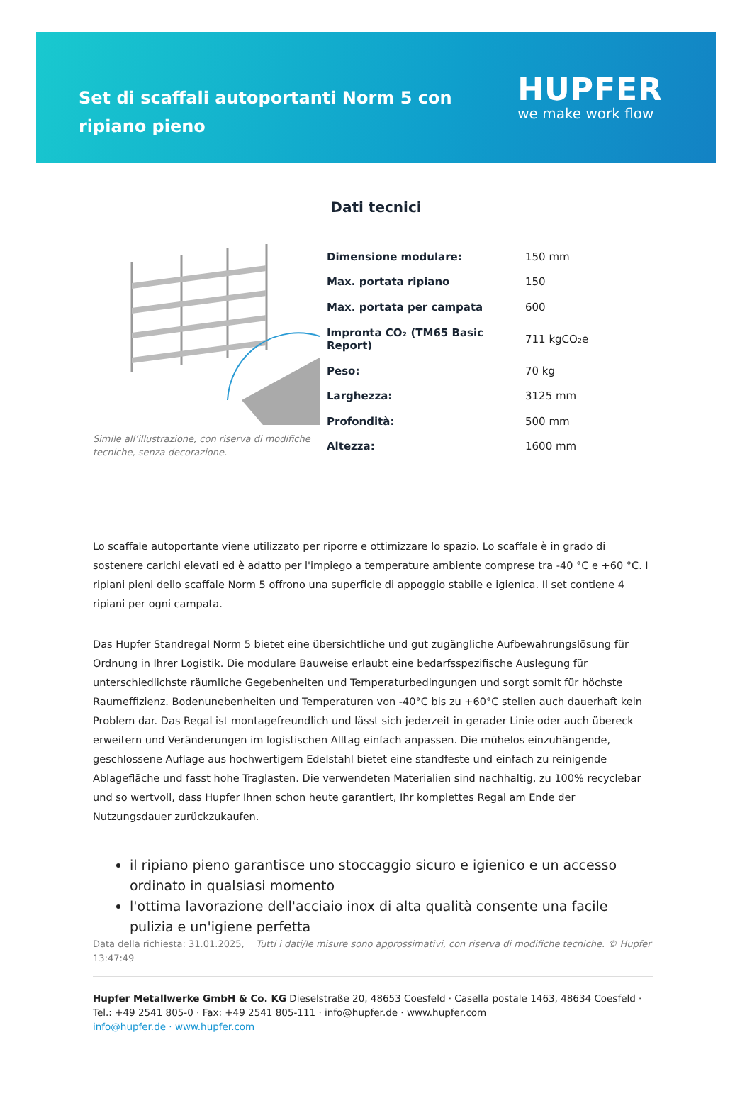Set di scaffali autoportanti Norm 5 con ripiano pieno
HUPFER
we make work flow
Dati tecnici
Simile all’illustrazione, con riserva di modifiche tecniche, senza decorazione.
| Dimensione modulare: | 150 mm |
| Max. portata ripiano | 150 |
| Max. portata per campata | 600 |
| Impronta CO₂ (TM65 Basic Report) | 711 kgCO₂e |
| Peso: | 70 kg |
| Larghezza: | 3125 mm |
| Profondità: | 500 mm |
| Altezza: | 1600 mm |
Lo scaffale autoportante viene utilizzato per riporre e ottimizzare lo spazio. Lo scaffale è in grado di sostenere carichi elevati ed è adatto per l'impiego a temperature ambiente comprese tra -40 °C e +60 °C. I ripiani pieni dello scaffale Norm 5 offrono una superficie di appoggio stabile e igienica. Il set contiene 4 ripiani per ogni campata.
Das Hupfer Standregal Norm 5 bietet eine übersichtliche und gut zugängliche Aufbewahrungslösung für Ordnung in Ihrer Logistik. Die modulare Bauweise erlaubt eine bedarfsspezifische Auslegung für unterschiedlichste räumliche Gegebenheiten und Temperaturbedingungen und sorgt somit für höchste Raumeffizienz. Bodenunebenheiten und Temperaturen von -40°C bis zu +60°C stellen auch dauerhaft kein Problem dar. Das Regal ist montagefreundlich und lässt sich jederzeit in gerader Linie oder auch übereck erweitern und Veränderungen im logistischen Alltag einfach anpassen. Die mühelos einzuhängende, geschlossene Auflage aus hochwertigem Edelstahl bietet eine standfeste und einfach zu reinigende Ablagefläche und fasst hohe Traglasten. Die verwendeten Materialien sind nachhaltig, zu 100% recyclebar und so wertvoll, dass Hupfer Ihnen schon heute garantiert, Ihr komplettes Regal am Ende der Nutzungsdauer zurückzukaufen.
il ripiano pieno garantisce uno stoccaggio sicuro e igienico e un accesso ordinato in qualsiasi momento
l'ottima lavorazione dell'acciaio inox di alta qualità consente una facile pulizia e un'igiene perfetta
Data della richiesta: 31.01.2025, 13:47:49
Tutti i dati/le misure sono approssimativi, con riserva di modifiche tecniche. © Hupfer
Hupfer Metallwerke GmbH & Co. KG Dieselstraße 20, 48653 Coesfeld · Casella postale 1463, 48634 Coesfeld · Tel.: +49 2541 805-0 · Fax: +49 2541 805-111 · info@hupfer.de · www.hupfer.com
info@hupfer.de · www.hupfer.com